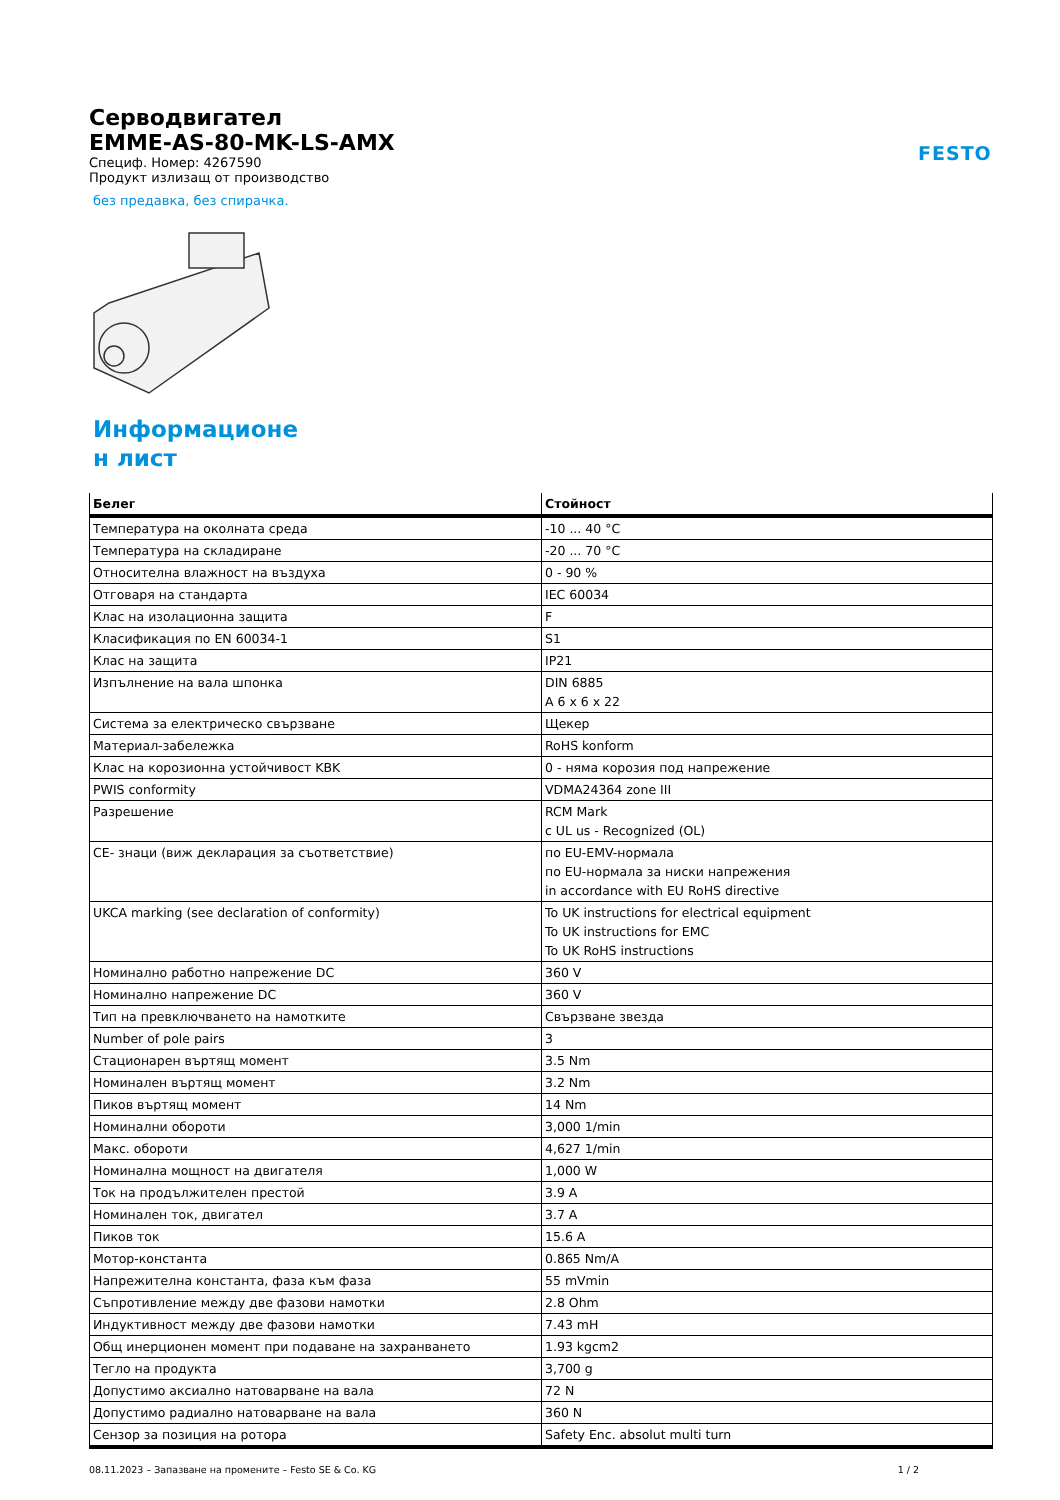FESTO
Серводвигател
EMME-AS-80-MK-LS-AMX
Специф. Номер: 4267590
Продукт излизащ от производство
без предавка, без спирачка.
Информационе
н лист
| Белег | Стойност |
| --- | --- |
| Температура на околната среда | -10 ... 40 °C |
| Температура на складиране | -20 ... 70 °C |
| Относителна влажност на въздуха | 0 - 90 % |
| Отговаря на стандарта | IEC 60034 |
| Клас на изолационна защита | F |
| Класификация по EN 60034-1 | S1 |
| Клас на защита | IP21 |
| Изпълнение на вала шпонка | DIN 6885 A 6 x 6 x 22 |
| Система за електрическо свързване | Щекер |
| Материал-забележка | RoHS konform |
| Клас на корозионна устойчивост KBK | 0 - няма корозия под напрежение |
| PWIS conformity | VDMA24364 zone III |
| Разрешение | RCM Mark c UL us - Recognized (OL) |
| CE- знаци (виж декларация за съответствие) | по EU-EMV-нормала по EU-нормала за ниски напрежения in accordance with EU RoHS directive |
| UKCA marking (see declaration of conformity) | To UK instructions for electrical equipment To UK instructions for EMC To UK RoHS instructions |
| Номинално работно напрежение DC | 360 V |
| Номинално напрежение DC | 360 V |
| Тип на превключването на намотките | Свързване звезда |
| Number of pole pairs | 3 |
| Стационарен въртящ момент | 3.5 Nm |
| Номинален въртящ момент | 3.2 Nm |
| Пиков въртящ момент | 14 Nm |
| Номинални обороти | 3,000 1/min |
| Макс. обороти | 4,627 1/min |
| Номинална мощност на двигателя | 1,000 W |
| Ток на продължителен престой | 3.9 A |
| Номинален ток, двигател | 3.7 A |
| Пиков ток | 15.6 A |
| Мотор-константа | 0.865 Nm/A |
| Напрежителна константа, фаза към фаза | 55 mVmin |
| Съпротивление между две фазови намотки | 2.8 Ohm |
| Индуктивност между две фазови намотки | 7.43 mH |
| Общ инерционен момент при подаване на захранването | 1.93 kgcm2 |
| Тегло на продукта | 3,700 g |
| Допустимо аксиално натоварване на вала | 72 N |
| Допустимо радиално натоварване на вала | 360 N |
| Сензор за позиция на ротора | Safety Enc. absolut multi turn |
08.11.2023 – Запазване на промените – Festo SE & Co. KG 1 / 2